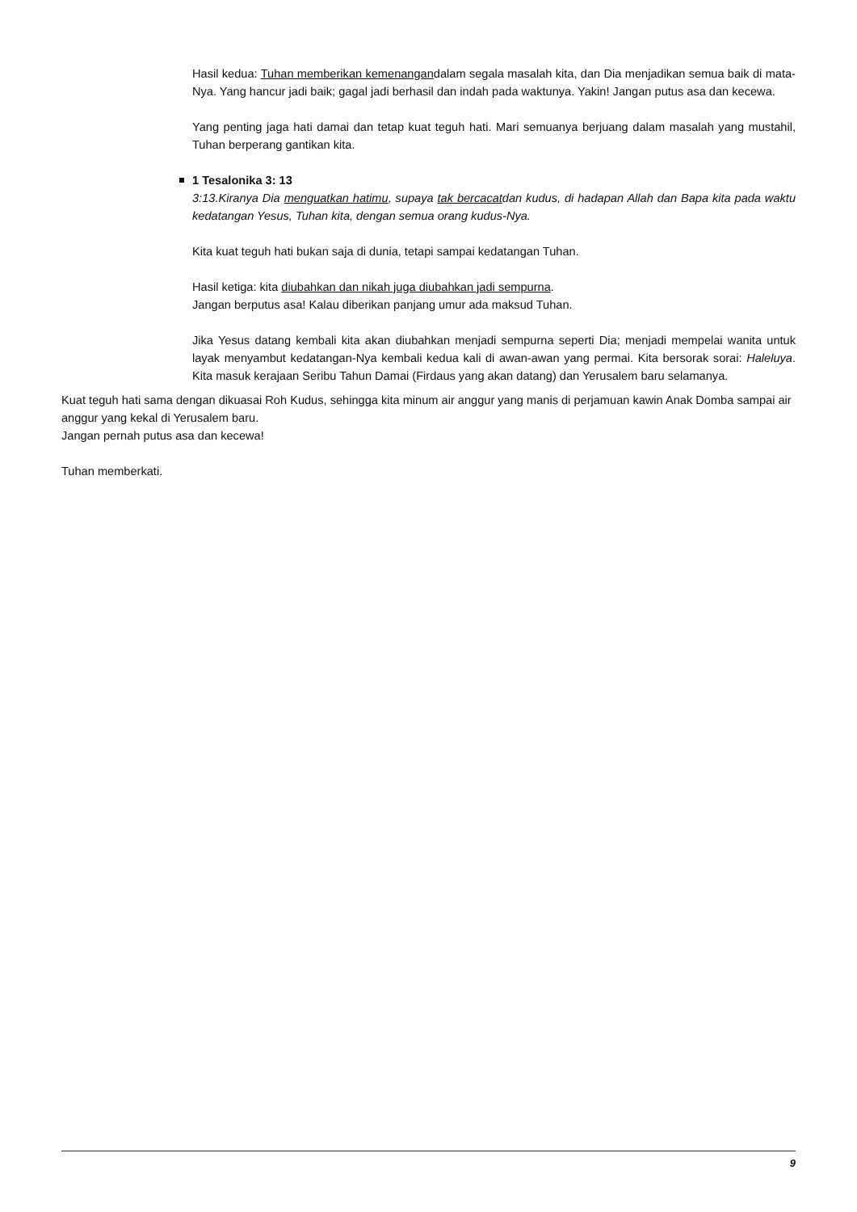Hasil kedua: Tuhan memberikan kemenangandalam segala masalah kita, dan Dia menjadikan semua baik di mata-Nya. Yang hancur jadi baik; gagal jadi berhasil dan indah pada waktunya. Yakin! Jangan putus asa dan kecewa.
Yang penting jaga hati damai dan tetap kuat teguh hati. Mari semuanya berjuang dalam masalah yang mustahil, Tuhan berperang gantikan kita.
1 Tesalonika 3: 13
3:13.Kiranya Dia menguatkan hatimu, supaya tak bercacatdan kudus, di hadapan Allah dan Bapa kita pada waktu kedatangan Yesus, Tuhan kita, dengan semua orang kudus-Nya.
Kita kuat teguh hati bukan saja di dunia, tetapi sampai kedatangan Tuhan.
Hasil ketiga: kita diubahkan dan nikah juga diubahkan jadi sempurna.
Jangan berputus asa! Kalau diberikan panjang umur ada maksud Tuhan.
Jika Yesus datang kembali kita akan diubahkan menjadi sempurna seperti Dia; menjadi mempelai wanita untuk layak menyambut kedatangan-Nya kembali kedua kali di awan-awan yang permai. Kita bersorak sorai: Haleluya. Kita masuk kerajaan Seribu Tahun Damai (Firdaus yang akan datang) dan Yerusalem baru selamanya.
Kuat teguh hati sama dengan dikuasai Roh Kudus, sehingga kita minum air anggur yang manis di perjamuan kawin Anak Domba sampai air anggur yang kekal di Yerusalem baru.
Jangan pernah putus asa dan kecewa!
Tuhan memberkati.
9